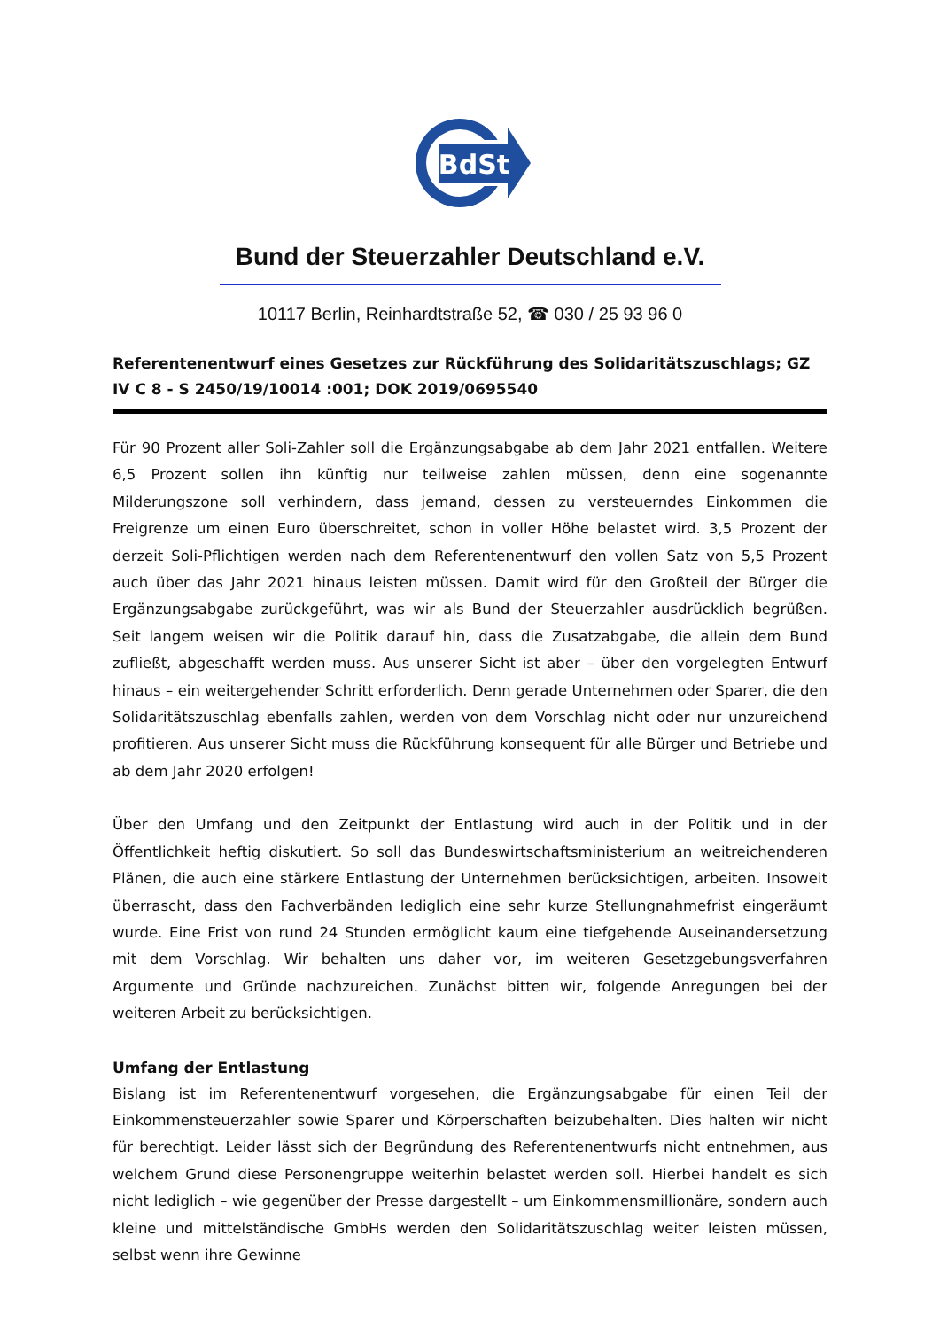BdSt
Bund der Steuerzahler Deutschland e.V.
10117 Berlin, Reinhardtstraße 52, ☎ 030 / 25 93 96 0
Referentenentwurf eines Gesetzes zur Rückführung des Solidaritätszuschlags; GZ IV C 8 - S 2450/19/10014 :001; DOK 2019/0695540
Für 90 Prozent aller Soli-Zahler soll die Ergänzungsabgabe ab dem Jahr 2021 entfallen. Weitere 6,5 Prozent sollen ihn künftig nur teilweise zahlen müssen, denn eine sogenannte Milderungszone soll verhindern, dass jemand, dessen zu versteuerndes Einkommen die Freigrenze um einen Euro überschreitet, schon in voller Höhe belastet wird. 3,5 Prozent der derzeit Soli-Pflichtigen werden nach dem Referentenentwurf den vollen Satz von 5,5 Prozent auch über das Jahr 2021 hinaus leisten müssen. Damit wird für den Großteil der Bürger die Ergänzungsabgabe zurückgeführt, was wir als Bund der Steuerzahler ausdrücklich begrüßen. Seit langem weisen wir die Politik darauf hin, dass die Zusatzabgabe, die allein dem Bund zufließt, abgeschafft werden muss. Aus unserer Sicht ist aber – über den vorgelegten Entwurf hinaus – ein weitergehender Schritt erforderlich. Denn gerade Unternehmen oder Sparer, die den Solidaritätszuschlag ebenfalls zahlen, werden von dem Vorschlag nicht oder nur unzureichend profitieren. Aus unserer Sicht muss die Rückführung konsequent für alle Bürger und Betriebe und ab dem Jahr 2020 erfolgen!
Über den Umfang und den Zeitpunkt der Entlastung wird auch in der Politik und in der Öffentlichkeit heftig diskutiert. So soll das Bundeswirtschaftsministerium an weitreichenderen Plänen, die auch eine stärkere Entlastung der Unternehmen berücksichtigen, arbeiten. Insoweit überrascht, dass den Fachverbänden lediglich eine sehr kurze Stellungnahmefrist eingeräumt wurde. Eine Frist von rund 24 Stunden ermöglicht kaum eine tiefgehende Auseinandersetzung mit dem Vorschlag. Wir behalten uns daher vor, im weiteren Gesetzgebungsverfahren Argumente und Gründe nachzureichen. Zunächst bitten wir, folgende Anregungen bei der weiteren Arbeit zu berücksichtigen.
Umfang der Entlastung
Bislang ist im Referentenentwurf vorgesehen, die Ergänzungsabgabe für einen Teil der Einkommensteuerzahler sowie Sparer und Körperschaften beizubehalten. Dies halten wir nicht für berechtigt. Leider lässt sich der Begründung des Referentenentwurfs nicht entnehmen, aus welchem Grund diese Personengruppe weiterhin belastet werden soll. Hierbei handelt es sich nicht lediglich – wie gegenüber der Presse dargestellt – um Einkommensmillionäre, sondern auch kleine und mittelständische GmbHs werden den Solidaritätszuschlag weiter leisten müssen, selbst wenn ihre Gewinne